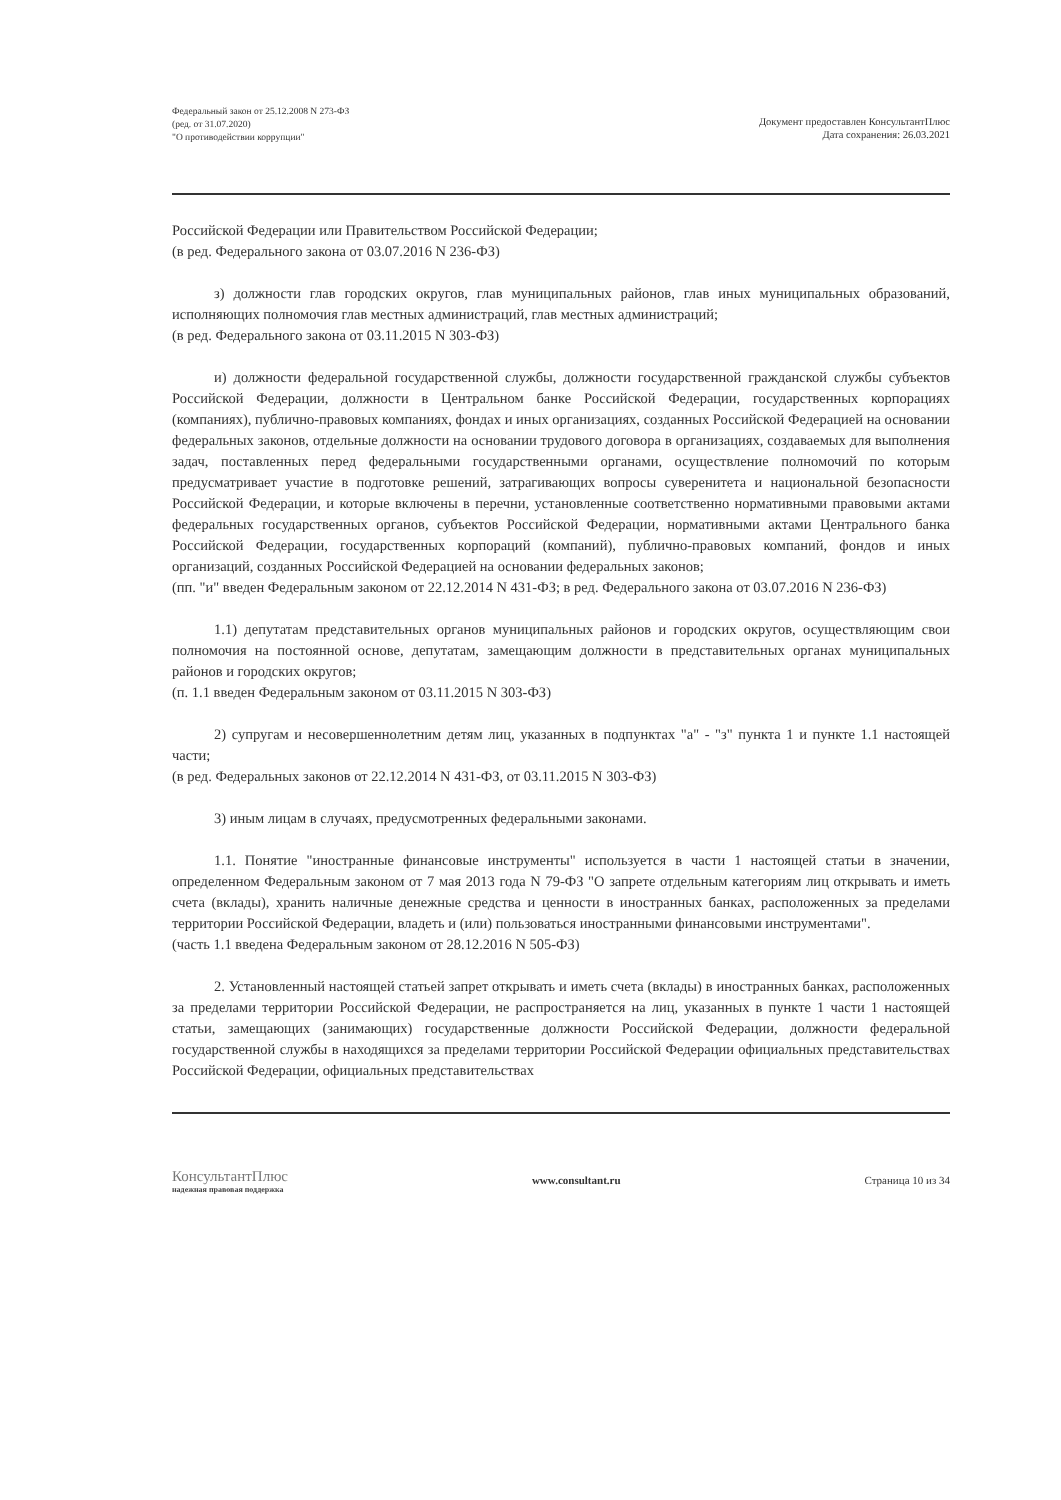Федеральный закон от 25.12.2008 N 273-ФЗ
(ред. от 31.07.2020)
"О противодействии коррупции"
Документ предоставлен КонсультантПлюс
Дата сохранения: 26.03.2021
Российской Федерации или Правительством Российской Федерации;
(в ред. Федерального закона от 03.07.2016 N 236-ФЗ)
з) должности глав городских округов, глав муниципальных районов, глав иных муниципальных образований, исполняющих полномочия глав местных администраций, глав местных администраций;
(в ред. Федерального закона от 03.11.2015 N 303-ФЗ)
и) должности федеральной государственной службы, должности государственной гражданской службы субъектов Российской Федерации, должности в Центральном банке Российской Федерации, государственных корпорациях (компаниях), публично-правовых компаниях, фондах и иных организациях, созданных Российской Федерацией на основании федеральных законов, отдельные должности на основании трудового договора в организациях, создаваемых для выполнения задач, поставленных перед федеральными государственными органами, осуществление полномочий по которым предусматривает участие в подготовке решений, затрагивающих вопросы суверенитета и национальной безопасности Российской Федерации, и которые включены в перечни, установленные соответственно нормативными правовыми актами федеральных государственных органов, субъектов Российской Федерации, нормативными актами Центрального банка Российской Федерации, государственных корпораций (компаний), публично-правовых компаний, фондов и иных организаций, созданных Российской Федерацией на основании федеральных законов;
(пп. "и" введен Федеральным законом от 22.12.2014 N 431-ФЗ; в ред. Федерального закона от 03.07.2016 N 236-ФЗ)
1.1) депутатам представительных органов муниципальных районов и городских округов, осуществляющим свои полномочия на постоянной основе, депутатам, замещающим должности в представительных органах муниципальных районов и городских округов;
(п. 1.1 введен Федеральным законом от 03.11.2015 N 303-ФЗ)
2) супругам и несовершеннолетним детям лиц, указанных в подпунктах "а" - "з" пункта 1 и пункте 1.1 настоящей части;
(в ред. Федеральных законов от 22.12.2014 N 431-ФЗ, от 03.11.2015 N 303-ФЗ)
3) иным лицам в случаях, предусмотренных федеральными законами.
1.1. Понятие "иностранные финансовые инструменты" используется в части 1 настоящей статьи в значении, определенном Федеральным законом от 7 мая 2013 года N 79-ФЗ "О запрете отдельным категориям лиц открывать и иметь счета (вклады), хранить наличные денежные средства и ценности в иностранных банках, расположенных за пределами территории Российской Федерации, владеть и (или) пользоваться иностранными финансовыми инструментами".
(часть 1.1 введена Федеральным законом от 28.12.2016 N 505-ФЗ)
2. Установленный настоящей статьей запрет открывать и иметь счета (вклады) в иностранных банках, расположенных за пределами территории Российской Федерации, не распространяется на лиц, указанных в пункте 1 части 1 настоящей статьи, замещающих (занимающих) государственные должности Российской Федерации, должности федеральной государственной службы в находящихся за пределами территории Российской Федерации официальных представительствах Российской Федерации, официальных представительствах
КонсультантПлюс
надежная правовая поддержка
www.consultant.ru Страница 10 из 34